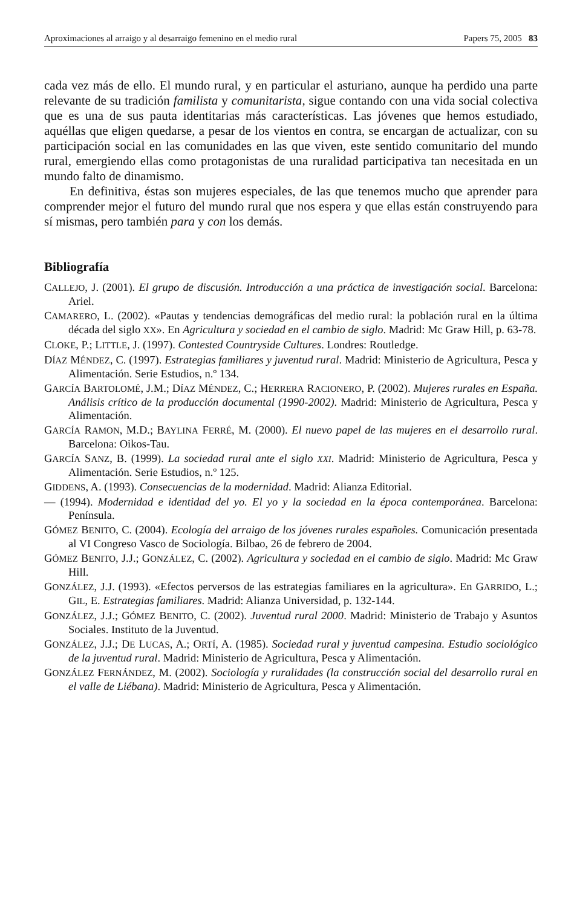Aproximaciones al arraigo y al desarraigo femenino en el medio rural Papers 75, 2005 83
cada vez más de ello. El mundo rural, y en particular el asturiano, aunque ha perdido una parte relevante de su tradición familista y comunitarista, sigue contando con una vida social colectiva que es una de sus pauta identitarias más características. Las jóvenes que hemos estudiado, aquéllas que eligen quedarse, a pesar de los vientos en contra, se encargan de actualizar, con su participación social en las comunidades en las que viven, este sentido comunitario del mundo rural, emergiendo ellas como protagonistas de una ruralidad participativa tan necesitada en un mundo falto de dinamismo.
En definitiva, éstas son mujeres especiales, de las que tenemos mucho que aprender para comprender mejor el futuro del mundo rural que nos espera y que ellas están construyendo para sí mismas, pero también para y con los demás.
Bibliografía
CALLEJO, J. (2001). El grupo de discusión. Introducción a una práctica de investigación social. Barcelona: Ariel.
CAMARERO, L. (2002). «Pautas y tendencias demográficas del medio rural: la población rural en la última década del siglo XX». En Agricultura y sociedad en el cambio de siglo. Madrid: Mc Graw Hill, p. 63-78.
CLOKE, P.; LITTLE, J. (1997). Contested Countryside Cultures. Londres: Routledge.
DÍAZ MÉNDEZ, C. (1997). Estrategias familiares y juventud rural. Madrid: Ministerio de Agricultura, Pesca y Alimentación. Serie Estudios, n.º 134.
GARCÍA BARTOLOMÉ, J.M.; DÍAZ MÉNDEZ, C.; HERRERA RACIONERO, P. (2002). Mujeres rurales en España. Análisis crítico de la producción documental (1990-2002). Madrid: Ministerio de Agricultura, Pesca y Alimentación.
GARCÍA RAMON, M.D.; BAYLINA FERRÉ, M. (2000). El nuevo papel de las mujeres en el desarrollo rural. Barcelona: Oikos-Tau.
GARCÍA SANZ, B. (1999). La sociedad rural ante el siglo XXI. Madrid: Ministerio de Agricultura, Pesca y Alimentación. Serie Estudios, n.º 125.
GIDDENS, A. (1993). Consecuencias de la modernidad. Madrid: Alianza Editorial.
— (1994). Modernidad e identidad del yo. El yo y la sociedad en la época contemporánea. Barcelona: Península.
GÓMEZ BENITO, C. (2004). Ecología del arraigo de los jóvenes rurales españoles. Comunicación presentada al VI Congreso Vasco de Sociología. Bilbao, 26 de febrero de 2004.
GÓMEZ BENITO, J.J.; GONZÁLEZ, C. (2002). Agricultura y sociedad en el cambio de siglo. Madrid: Mc Graw Hill.
GONZÁLEZ, J.J. (1993). «Efectos perversos de las estrategias familiares en la agricultura». En GARRIDO, L.; GIL, E. Estrategias familiares. Madrid: Alianza Universidad, p. 132-144.
GONZÁLEZ, J.J.; GÓMEZ BENITO, C. (2002). Juventud rural 2000. Madrid: Ministerio de Trabajo y Asuntos Sociales. Instituto de la Juventud.
GONZÁLEZ, J.J.; DE LUCAS, A.; ORTÍ, A. (1985). Sociedad rural y juventud campesina. Estudio sociológico de la juventud rural. Madrid: Ministerio de Agricultura, Pesca y Alimentación.
GONZÁLEZ FERNÁNDEZ, M. (2002). Sociología y ruralidades (la construcción social del desarrollo rural en el valle de Liébana). Madrid: Ministerio de Agricultura, Pesca y Alimentación.